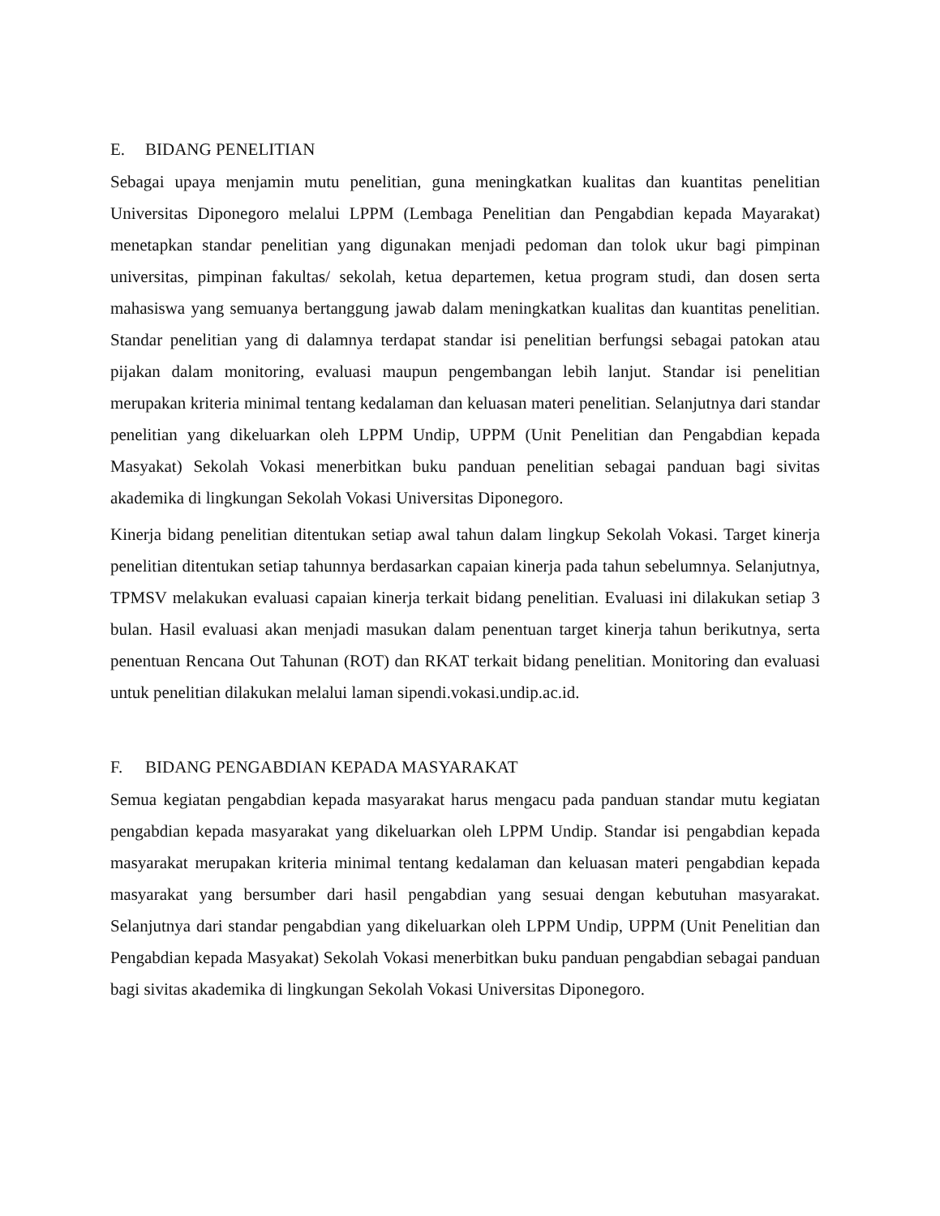E. BIDANG PENELITIAN
Sebagai upaya menjamin mutu penelitian, guna meningkatkan kualitas dan kuantitas penelitian Universitas Diponegoro melalui LPPM (Lembaga Penelitian dan Pengabdian kepada Mayarakat) menetapkan standar penelitian yang digunakan menjadi pedoman dan tolok ukur bagi pimpinan universitas, pimpinan fakultas/ sekolah, ketua departemen, ketua program studi, dan dosen serta mahasiswa yang semuanya bertanggung jawab dalam meningkatkan kualitas dan kuantitas penelitian. Standar penelitian yang di dalamnya terdapat standar isi penelitian berfungsi sebagai patokan atau pijakan dalam monitoring, evaluasi maupun pengembangan lebih lanjut. Standar isi penelitian merupakan kriteria minimal tentang kedalaman dan keluasan materi penelitian. Selanjutnya dari standar penelitian yang dikeluarkan oleh LPPM Undip, UPPM (Unit Penelitian dan Pengabdian kepada Masyakat) Sekolah Vokasi menerbitkan buku panduan penelitian sebagai panduan bagi sivitas akademika di lingkungan Sekolah Vokasi Universitas Diponegoro.
Kinerja bidang penelitian ditentukan setiap awal tahun dalam lingkup Sekolah Vokasi. Target kinerja penelitian ditentukan setiap tahunnya berdasarkan capaian kinerja pada tahun sebelumnya. Selanjutnya, TPMSV melakukan evaluasi capaian kinerja terkait bidang penelitian. Evaluasi ini dilakukan setiap 3 bulan. Hasil evaluasi akan menjadi masukan dalam penentuan target kinerja tahun berikutnya, serta penentuan Rencana Out Tahunan (ROT) dan RKAT terkait bidang penelitian. Monitoring dan evaluasi untuk penelitian dilakukan melalui laman sipendi.vokasi.undip.ac.id.
F. BIDANG PENGABDIAN KEPADA MASYARAKAT
Semua kegiatan pengabdian kepada masyarakat harus mengacu pada panduan standar mutu kegiatan pengabdian kepada masyarakat yang dikeluarkan oleh LPPM Undip. Standar isi pengabdian kepada masyarakat merupakan kriteria minimal tentang kedalaman dan keluasan materi pengabdian kepada masyarakat yang bersumber dari hasil pengabdian yang sesuai dengan kebutuhan masyarakat. Selanjutnya dari standar pengabdian yang dikeluarkan oleh LPPM Undip, UPPM (Unit Penelitian dan Pengabdian kepada Masyakat) Sekolah Vokasi menerbitkan buku panduan pengabdian sebagai panduan bagi sivitas akademika di lingkungan Sekolah Vokasi Universitas Diponegoro.